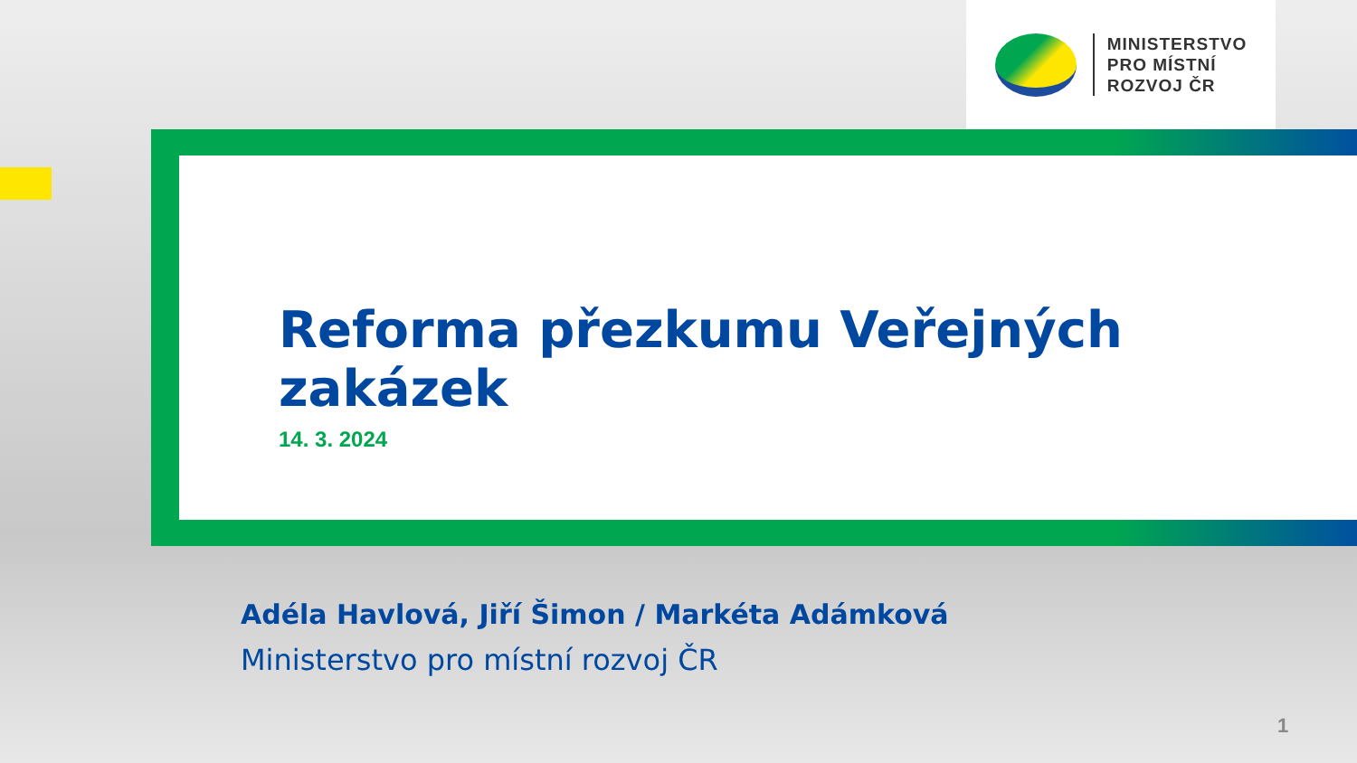MINISTERSTVO
PRO MÍSTNÍ
ROZVOJ ČR
Reforma přezkumu Veřejných zakázek
14. 3. 2024
Adéla Havlová, Jiří Šimon / Markéta Adámková
Ministerstvo pro místní rozvoj ČR
1